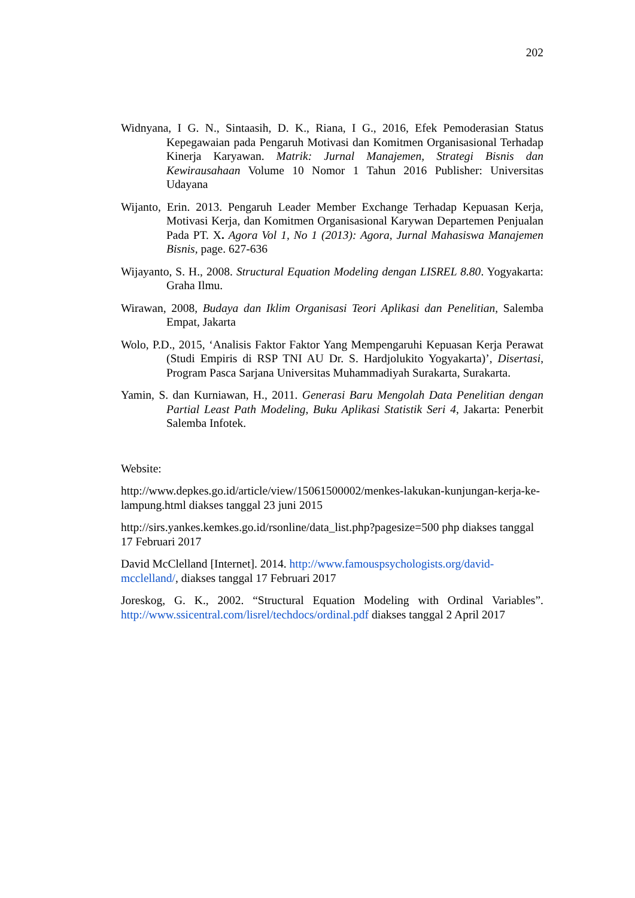202
Widnyana, I G. N., Sintaasih, D. K., Riana, I G., 2016, Efek Pemoderasian Status Kepegawaian pada Pengaruh Motivasi dan Komitmen Organisasional Terhadap Kinerja Karyawan. Matrik: Jurnal Manajemen, Strategi Bisnis dan Kewirausahaan Volume 10 Nomor 1 Tahun 2016 Publisher: Universitas Udayana
Wijanto, Erin. 2013. Pengaruh Leader Member Exchange Terhadap Kepuasan Kerja, Motivasi Kerja, dan Komitmen Organisasional Karywan Departemen Penjualan Pada PT. X. Agora Vol 1, No 1 (2013): Agora, Jurnal Mahasiswa Manajemen Bisnis, page. 627-636
Wijayanto, S. H., 2008. Structural Equation Modeling dengan LISREL 8.80. Yogyakarta: Graha Ilmu.
Wirawan, 2008, Budaya dan Iklim Organisasi Teori Aplikasi dan Penelitian, Salemba Empat, Jakarta
Wolo, P.D., 2015, ‘Analisis Faktor Faktor Yang Mempengaruhi Kepuasan Kerja Perawat (Studi Empiris di RSP TNI AU Dr. S. Hardjolukito Yogyakarta)’, Disertasi, Program Pasca Sarjana Universitas Muhammadiyah Surakarta, Surakarta.
Yamin, S. dan Kurniawan, H., 2011. Generasi Baru Mengolah Data Penelitian dengan Partial Least Path Modeling, Buku Aplikasi Statistik Seri 4, Jakarta: Penerbit Salemba Infotek.
Website:
http://www.depkes.go.id/article/view/15061500002/menkes-lakukan-kunjungan-kerja-ke-lampung.html diakses tanggal 23 juni 2015
http://sirs.yankes.kemkes.go.id/rsonline/data_list.php?pagesize=500 php diakses tanggal 17 Februari 2017
David McClelland [Internet]. 2014. http://www.famouspsychologists.org/david-mcclelland/, diakses tanggal 17 Februari 2017
Joreskog, G. K., 2002. “Structural Equation Modeling with Ordinal Variables”. http://www.ssicentral.com/lisrel/techdocs/ordinal.pdf diakses tanggal 2 April 2017